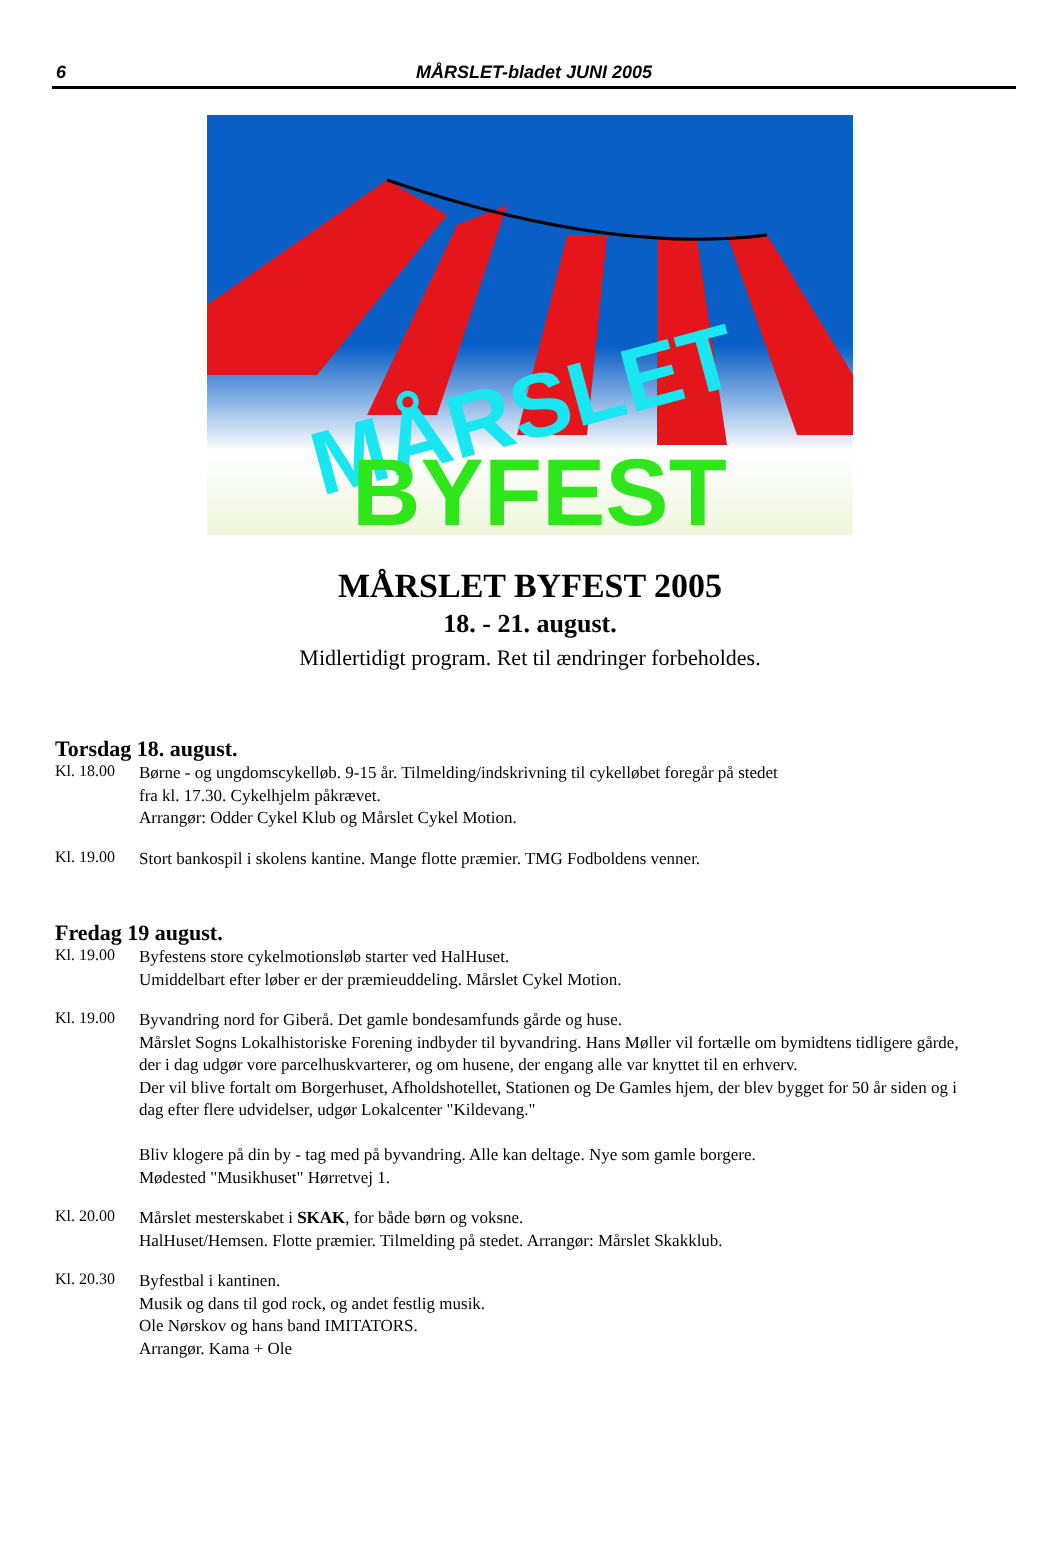6
MÅRSLET-bladet JUNI 2005
MÅRSLET
BYFEST
MÅRSLET BYFEST 2005
18. - 21. august.
Midlertidigt program. Ret til ændringer forbeholdes.
Torsdag 18. august.
Kl. 18.00
Børne - og ungdomscykelløb. 9-15 år. Tilmelding/indskrivning til cykelløbet foregår på stedet
fra kl. 17.30. Cykelhjelm påkrævet.
Arrangør: Odder Cykel Klub og Mårslet Cykel Motion.
Kl. 19.00
Stort bankospil i skolens kantine. Mange flotte præmier. TMG Fodboldens venner.
Fredag 19 august.
Kl. 19.00
Byfestens store cykelmotionsløb starter ved HalHuset.
Umiddelbart efter løber er der præmieuddeling. Mårslet Cykel Motion.
Kl. 19.00
Byvandring nord for Giberå. Det gamle bondesamfunds gårde og huse.
Mårslet Sogns Lokalhistoriske Forening indbyder til byvandring. Hans Møller vil fortælle om bymidtens tidligere gårde, der i dag udgør vore parcelhuskvarterer, og om husene, der engang alle var knyttet til en erhverv.
Der vil blive fortalt om Borgerhuset, Afholdshotellet, Stationen og De Gamles hjem, der blev bygget for 50 år siden og i dag efter flere udvidelser, udgør Lokalcenter "Kildevang."
Bliv klogere på din by - tag med på byvandring. Alle kan deltage. Nye som gamle borgere.
Mødested "Musikhuset" Hørretvej 1.
Kl. 20.00
Mårslet mesterskabet i SKAK, for både børn og voksne.
HalHuset/Hemsen. Flotte præmier. Tilmelding på stedet. Arrangør: Mårslet Skakklub.
Kl. 20.30
Byfestbal i kantinen.
Musik og dans til god rock, og andet festlig musik.
Ole Nørskov og hans band IMITATORS.
Arrangør. Kama + Ole